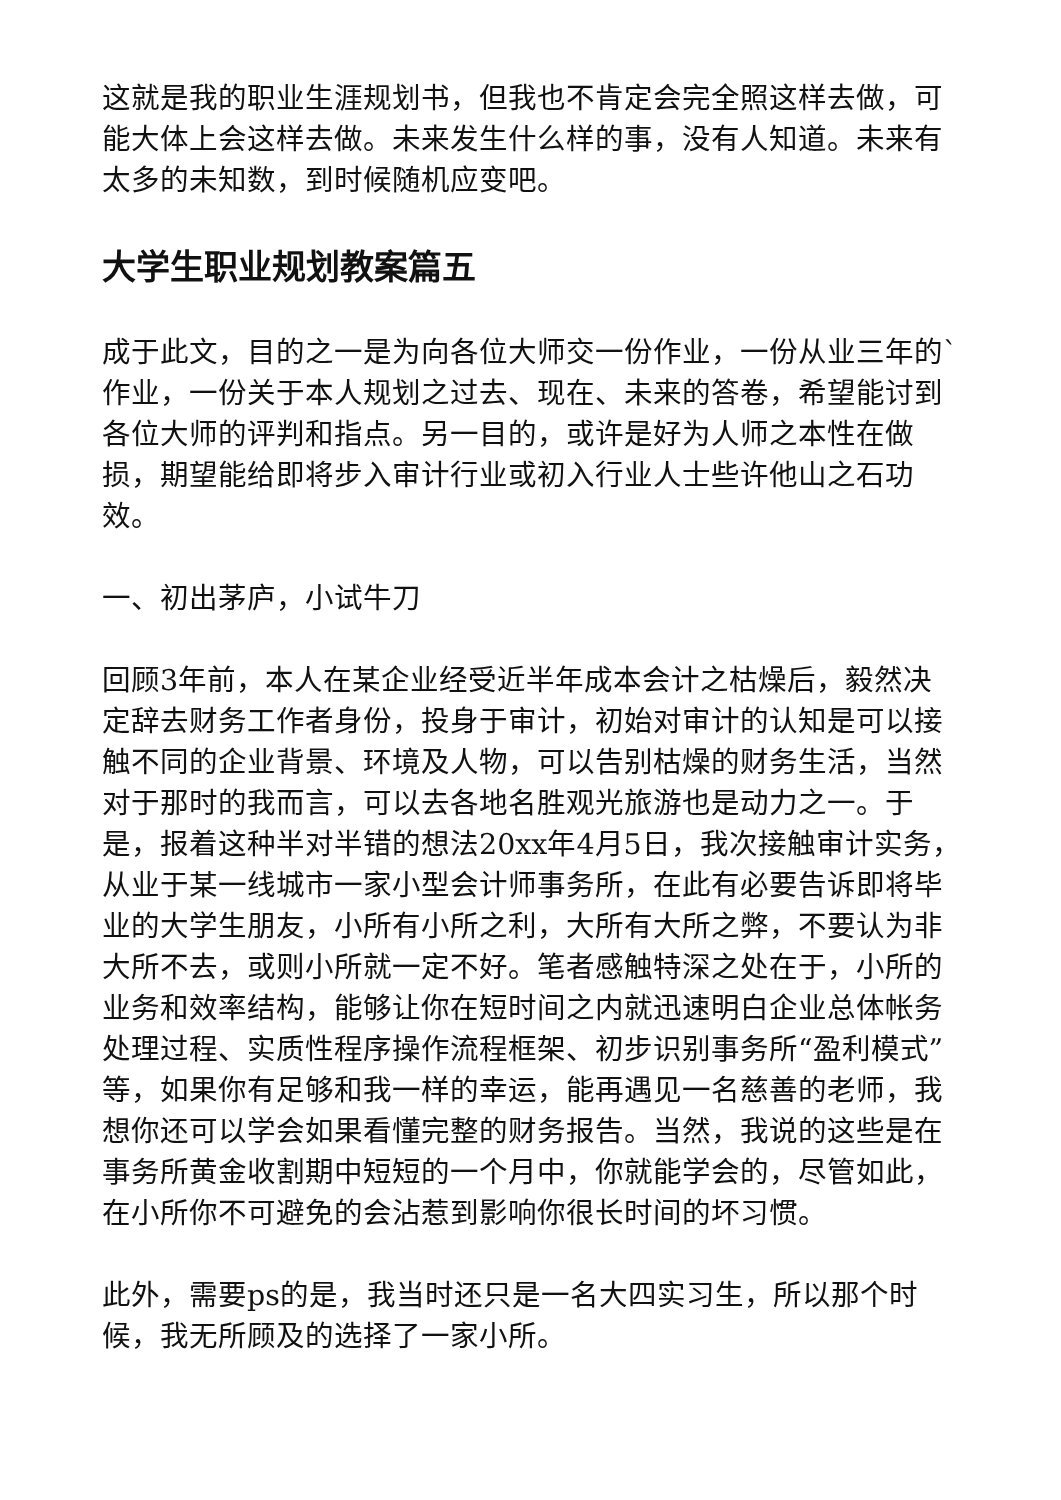这就是我的职业生涯规划书，但我也不肯定会完全照这样去做，可能大体上会这样去做。未来发生什么样的事，没有人知道。未来有太多的未知数，到时候随机应变吧。
大学生职业规划教案篇五
成于此文，目的之一是为向各位大师交一份作业，一份从业三年的`作业，一份关于本人规划之过去、现在、未来的答卷，希望能讨到各位大师的评判和指点。另一目的，或许是好为人师之本性在做损，期望能给即将步入审计行业或初入行业人士些许他山之石功效。
一、初出茅庐，小试牛刀
回顾3年前，本人在某企业经受近半年成本会计之枯燥后，毅然决定辞去财务工作者身份，投身于审计，初始对审计的认知是可以接触不同的企业背景、环境及人物，可以告别枯燥的财务生活，当然对于那时的我而言，可以去各地名胜观光旅游也是动力之一。于是，报着这种半对半错的想法20xx年4月5日，我次接触审计实务，从业于某一线城市一家小型会计师事务所，在此有必要告诉即将毕业的大学生朋友，小所有小所之利，大所有大所之弊，不要认为非大所不去，或则小所就一定不好。笔者感触特深之处在于，小所的业务和效率结构，能够让你在短时间之内就迅速明白企业总体帐务处理过程、实质性程序操作流程框架、初步识别事务所“盈利模式”等，如果你有足够和我一样的幸运，能再遇见一名慈善的老师，我想你还可以学会如果看懂完整的财务报告。当然，我说的这些是在事务所黄金收割期中短短的一个月中，你就能学会的，尽管如此，在小所你不可避免的会沾惹到影响你很长时间的坏习惯。
此外，需要ps的是，我当时还只是一名大四实习生，所以那个时候，我无所顾及的选择了一家小所。